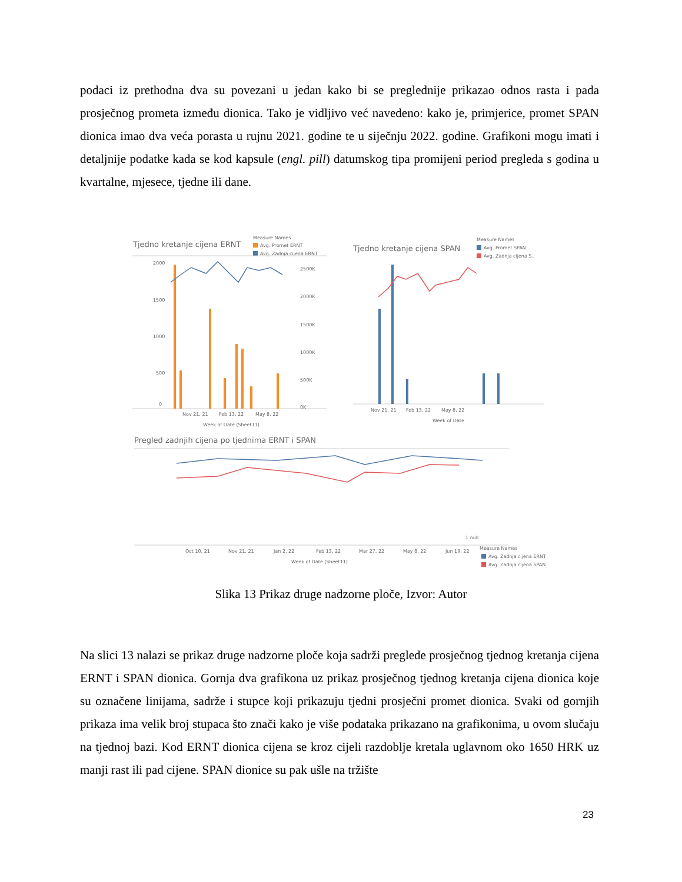podaci iz prethodna dva su povezani u jedan kako bi se preglednije prikazao odnos rasta i pada prosječnog prometa između dionica. Tako je vidljivo već navedeno: kako je, primjerice, promet SPAN dionica imao dva veća porasta u rujnu 2021. godine te u siječnju 2022. godine. Grafikoni mogu imati i detaljnije podatke kada se kod kapsule (engl. pill) datumskog tipa promijeni period pregleda s godina u kvartalne, mjesece, tjedne ili dane.
Tjedno kretanje cijena ERNT
Measure Names
Avg. Promet ERNT
Avg. Zadnja cijena ERNT
2000
1500
1000
500
0
2500K
2000K
1500K
1000K
500K
0K
Nov 21, 21
Feb 13, 22
May 8, 22
Week of Date (Sheet11)
Tjedno kretanje cijena SPAN
Measure Names
Avg. Promet SPAN
Avg. Zadnja cijena S..
Nov 21, 21
Feb 13, 22
May 8, 22
Week of Date
Pregled zadnjih cijena po tjednima ERNT i SPAN
1 null
Oct 10, 21
Nov 21, 21
Jan 2, 22
Feb 13, 22
Mar 27, 22
May 8, 22
Jun 19, 22
Week of Date (Sheet11)
Measure Names
Avg. Zadnja cijena ERNT
Avg. Zadnja cijena SPAN
Slika 13 Prikaz druge nadzorne ploče, Izvor: Autor
Na slici 13 nalazi se prikaz druge nadzorne ploče koja sadrži preglede prosječnog tjednog kretanja cijena ERNT i SPAN dionica. Gornja dva grafikona uz prikaz prosječnog tjednog kretanja cijena dionica koje su označene linijama, sadrže i stupce koji prikazuju tjedni prosječni promet dionica. Svaki od gornjih prikaza ima velik broj stupaca što znači kako je više podataka prikazano na grafikonima, u ovom slučaju na tjednoj bazi. Kod ERNT dionica cijena se kroz cijeli razdoblje kretala uglavnom oko 1650 HRK uz manji rast ili pad cijene. SPAN dionice su pak ušle na tržište
23